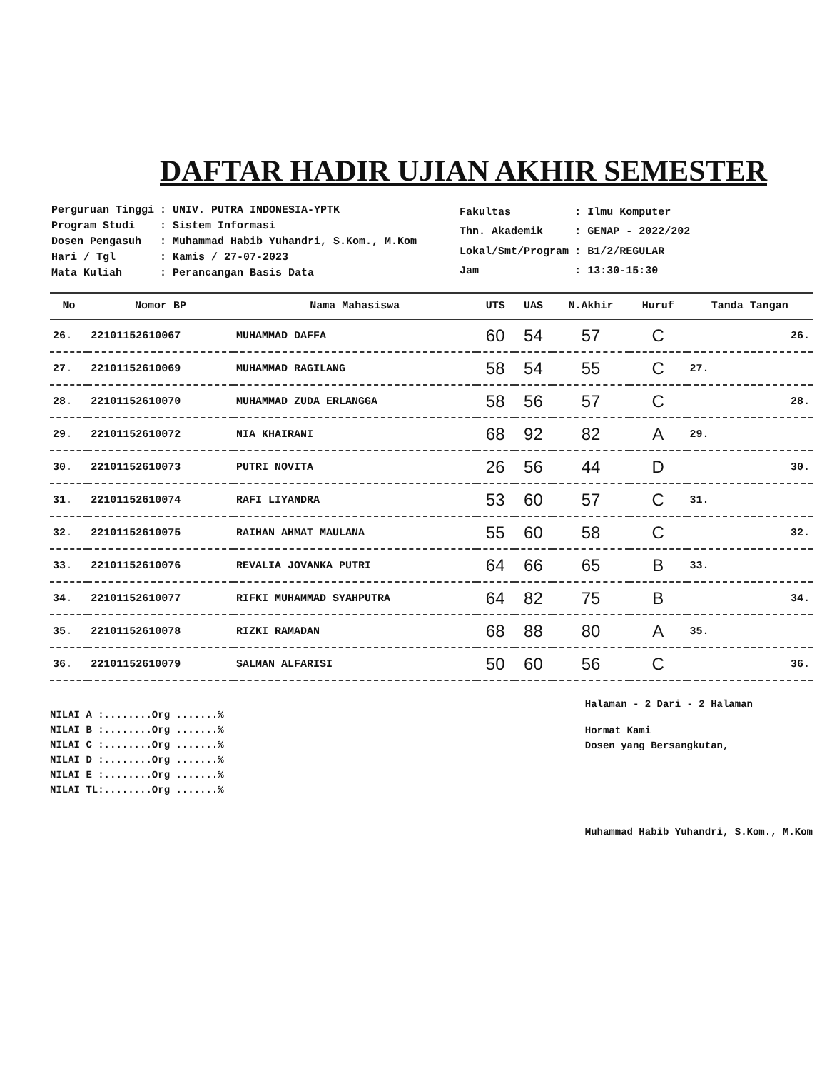DAFTAR HADIR UJIAN AKHIR SEMESTER
| Perguruan Tinggi | : UNIV. PUTRA INDONESIA-YPTK |
| Program Studi | : Sistem Informasi |
| Dosen Pengasuh | : Muhammad Habib Yuhandri, S.Kom., M.Kom |
| Hari / Tgl | : Kamis / 27-07-2023 |
| Mata Kuliah | : Perancangan Basis Data |
| Fakultas | : Ilmu Komputer |
| Thn. Akademik | : GENAP - 2022/202 |
| Lokal/Smt/Program | : B1/2/REGULAR |
| Jam | : 13:30-15:30 |
| No | Nomor BP | Nama Mahasiswa | UTS | UAS | N.Akhir | Huruf | Tanda Tangan |
| --- | --- | --- | --- | --- | --- | --- | --- |
| 26. | 22101152610067 | MUHAMMAD DAFFA | 60 | 54 | 57 | C | 26. |
| 27. | 22101152610069 | MUHAMMAD RAGILANG | 58 | 54 | 55 | C | 27. |
| 28. | 22101152610070 | MUHAMMAD ZUDA ERLANGGA | 58 | 56 | 57 | C | 28. |
| 29. | 22101152610072 | NIA KHAIRANI | 68 | 92 | 82 | A | 29. |
| 30. | 22101152610073 | PUTRI NOVITA | 26 | 56 | 44 | D | 30. |
| 31. | 22101152610074 | RAFI LIYANDRA | 53 | 60 | 57 | C | 31. |
| 32. | 22101152610075 | RAIHAN AHMAT MAULANA | 55 | 60 | 58 | C | 32. |
| 33. | 22101152610076 | REVALIA JOVANKA PUTRI | 64 | 66 | 65 | B | 33. |
| 34. | 22101152610077 | RIFKI MUHAMMAD SYAHPUTRA | 64 | 82 | 75 | B | 34. |
| 35. | 22101152610078 | RIZKI RAMADAN | 68 | 88 | 80 | A | 35. |
| 36. | 22101152610079 | SALMAN ALFARISI | 50 | 60 | 56 | C | 36. |
NILAI A :........Org .......%
NILAI B :........Org .......%
NILAI C :........Org .......%
NILAI D :........Org .......%
NILAI E :........Org .......%
NILAI TL:........Org .......%
Halaman - 2 Dari - 2 Halaman
Hormat Kami
Dosen yang Bersangkutan,
Muhammad Habib Yuhandri, S.Kom., M.Kom